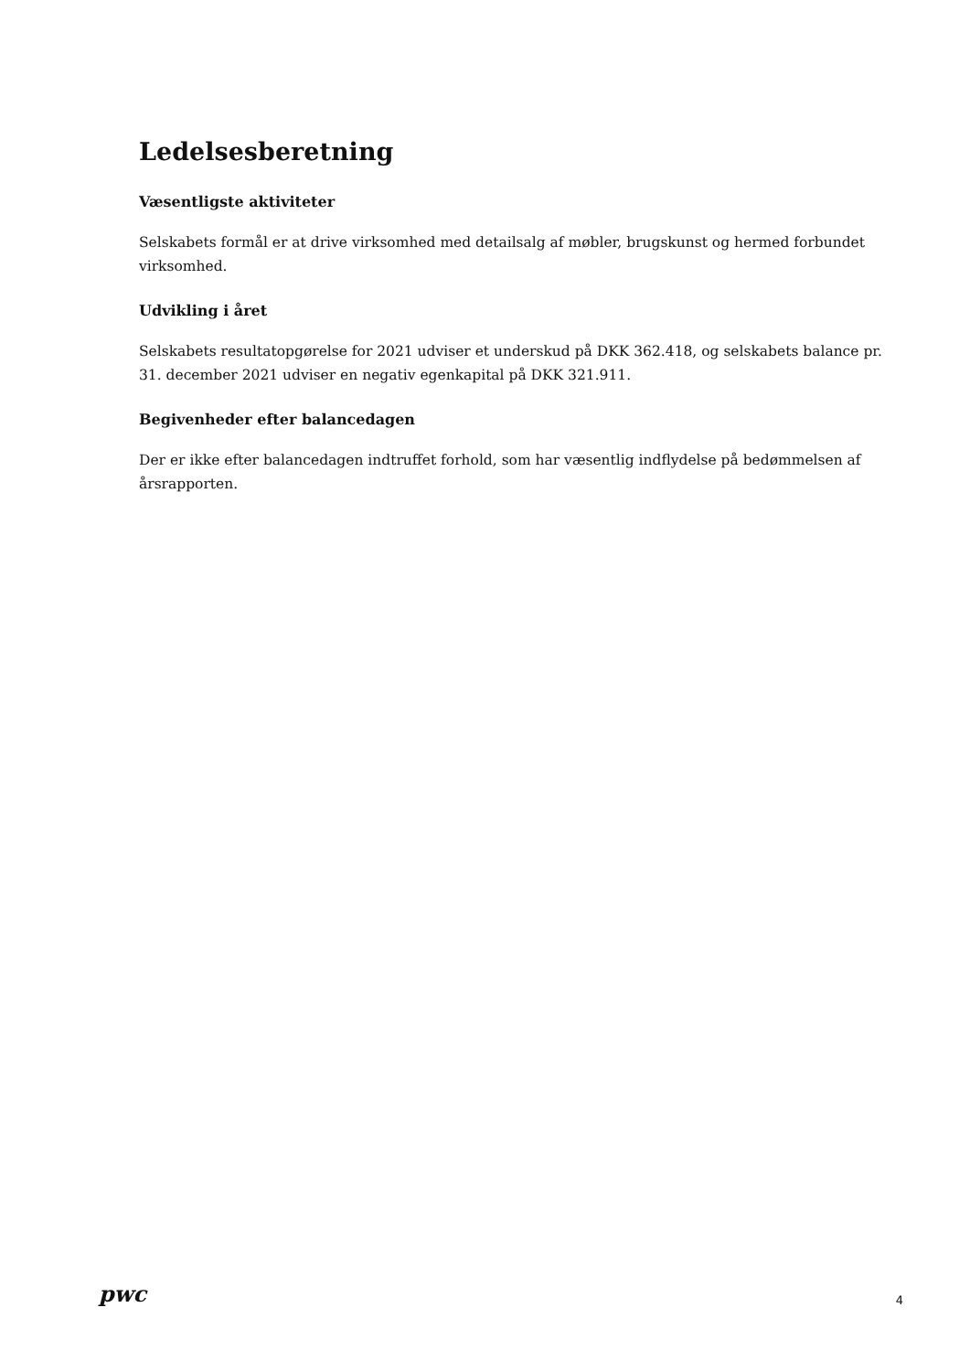Ledelsesberetning
Væsentligste aktiviteter
Selskabets formål er at drive virksomhed med detailsalg af møbler, brugskunst og hermed forbundet virksomhed.
Udvikling i året
Selskabets resultatopgørelse for 2021 udviser et underskud på DKK 362.418, og selskabets balance pr. 31. december 2021 udviser en negativ egenkapital på DKK 321.911.
Begivenheder efter balancedagen
Der er ikke efter balancedagen indtruffet forhold, som har væsentlig indflydelse på bedømmelsen af årsrapporten.
pwc
4